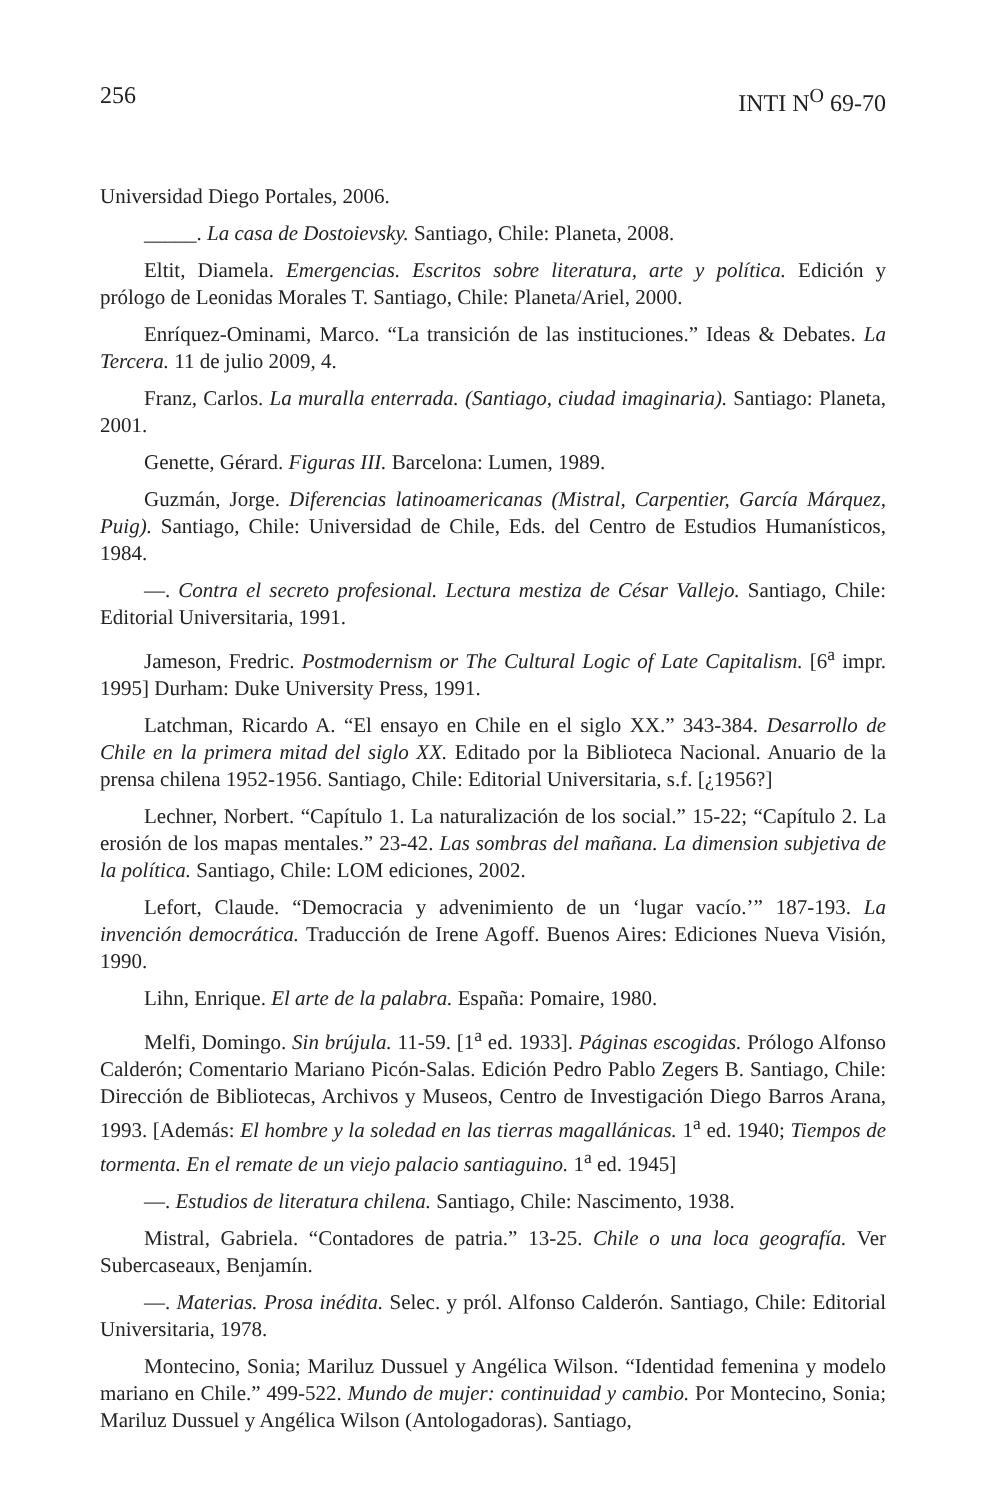256 INTI N<sup>O</sup> 69-70
Universidad Diego Portales, 2006.
_____. La casa de Dostoievsky. Santiago, Chile: Planeta, 2008.
Eltit, Diamela. Emergencias. Escritos sobre literatura, arte y política. Edición y prólogo de Leonidas Morales T. Santiago, Chile: Planeta/Ariel, 2000.
Enríquez-Ominami, Marco. “La transición de las instituciones.” Ideas & Debates. La Tercera. 11 de julio 2009, 4.
Franz, Carlos. La muralla enterrada. (Santiago, ciudad imaginaria). Santiago: Planeta, 2001.
Genette, Gérard. Figuras III. Barcelona: Lumen, 1989.
Guzmán, Jorge. Diferencias latinoamericanas (Mistral, Carpentier, García Márquez, Puig). Santiago, Chile: Universidad de Chile, Eds. del Centro de Estudios Humanísticos, 1984.
—. Contra el secreto profesional. Lectura mestiza de César Vallejo. Santiago, Chile: Editorial Universitaria, 1991.
Jameson, Fredric. Postmodernism or The Cultural Logic of Late Capitalism. [6<sup>a</sup> impr. 1995] Durham: Duke University Press, 1991.
Latchman, Ricardo A. “El ensayo en Chile en el siglo XX.” 343-384. Desarrollo de Chile en la primera mitad del siglo XX. Editado por la Biblioteca Nacional. Anuario de la prensa chilena 1952-1956. Santiago, Chile: Editorial Universitaria, s.f. [¿1956?]
Lechner, Norbert. “Capítulo 1. La naturalización de los social.” 15-22; “Capítulo 2. La erosión de los mapas mentales.” 23-42. Las sombras del mañana. La dimension subjetiva de la política. Santiago, Chile: LOM ediciones, 2002.
Lefort, Claude. “Democracia y advenimiento de un ‘lugar vacío.’” 187-193. La invención democrática. Traducción de Irene Agoff. Buenos Aires: Ediciones Nueva Visión, 1990.
Lihn, Enrique. El arte de la palabra. España: Pomaire, 1980.
Melfi, Domingo. Sin brújula. 11-59. [1<sup>a</sup> ed. 1933]. Páginas escogidas. Prólogo Alfonso Calderón; Comentario Mariano Picón-Salas. Edición Pedro Pablo Zegers B. Santiago, Chile: Dirección de Bibliotecas, Archivos y Museos, Centro de Investigación Diego Barros Arana, 1993. [Además: El hombre y la soledad en las tierras magallánicas. 1<sup>a</sup> ed. 1940; Tiempos de tormenta. En el remate de un viejo palacio santiaguino. 1<sup>a</sup> ed. 1945]
—. Estudios de literatura chilena. Santiago, Chile: Nascimento, 1938.
Mistral, Gabriela. “Contadores de patria.” 13-25. Chile o una loca geografía. Ver Subercaseaux, Benjamín.
—. Materias. Prosa inédita. Selec. y pról. Alfonso Calderón. Santiago, Chile: Editorial Universitaria, 1978.
Montecino, Sonia; Mariluz Dussuel y Angélica Wilson. “Identidad femenina y modelo mariano en Chile.” 499-522. Mundo de mujer: continuidad y cambio. Por Montecino, Sonia; Mariluz Dussuel y Angélica Wilson (Antologadoras). Santiago,